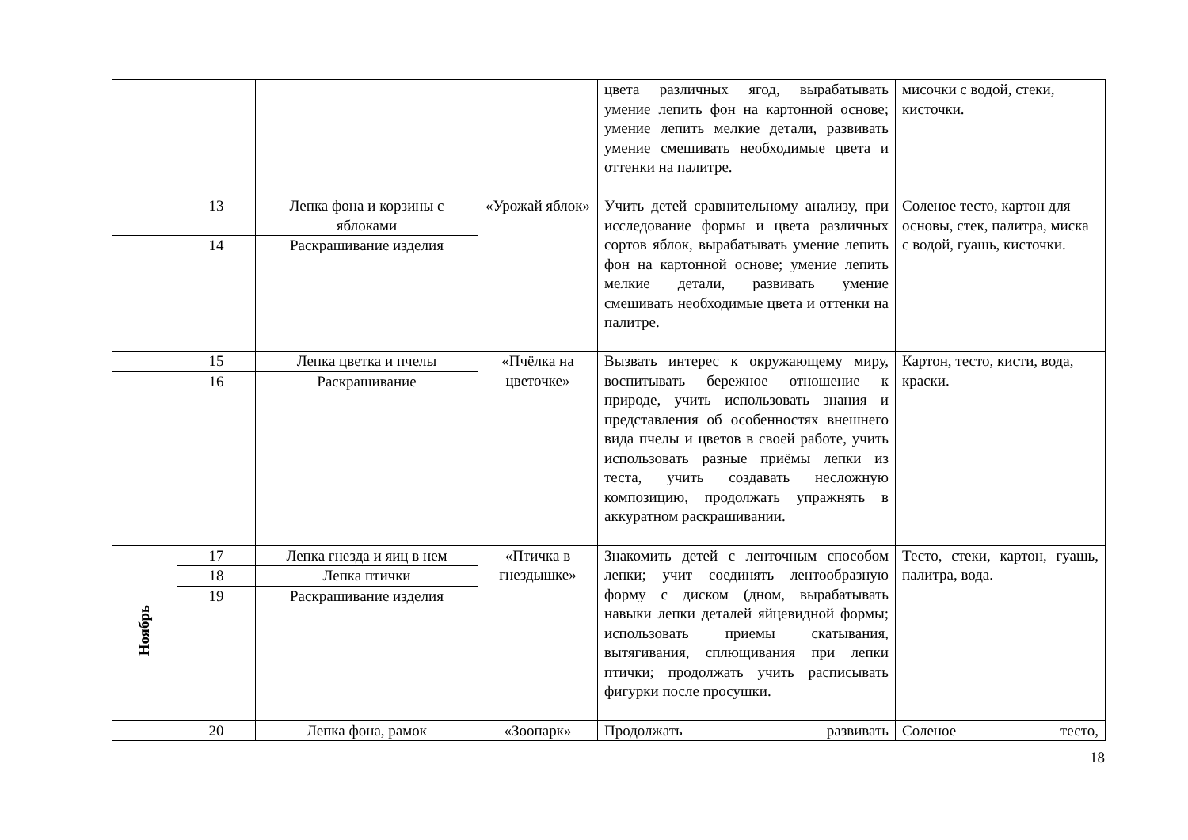| | | | | цвета различных ягод, вырабатывать умение лепить фон на картонной основе; умение лепить мелкие детали, развивать умение смешивать необходимые цвета и оттенки на палитре. | мисочки с водой, стеки, кисточки. |
| | 13 | Лепка фона и корзины с яблоками | «Урожай яблок» | Учить детей сравнительному анализу, при исследование формы и цвета различных сортов яблок, вырабатывать умение лепить фон на картонной основе; умение лепить мелкие детали, развивать умение смешивать необходимые цвета и оттенки на палитре. | Соленое тесто, картон для основы, стек, палитра, миска с водой, гуашь, кисточки. |
| | 14 | Раскрашивание изделия | | | |
| | 15 | Лепка цветка и пчелы | «Пчёлка на цветочке» | Вызвать интерес к окружающему миру, воспитывать бережное отношение к природе, учить использовать знания и представления об особенностях внешнего вида пчелы и цветов в своей работе, учить использовать разные приёмы лепки из теста, учить создавать несложную композицию, продолжать упражнять в аккуратном раскрашивании. | Картон, тесто, кисти, вода, краски. |
| | 16 | Раскрашивание | | | |
| Ноябрь | 17 | Лепка гнезда и яиц в нем | «Птичка в гнездышке» | Знакомить детей с ленточным способом лепки; учит соединять лентообразную форму с диском (дном, вырабатывать навыки лепки деталей яйцевидной формы; использовать приемы скатывания, вытягивания, сплющивания при лепки птички; продолжать учить расписывать фигурки после просушки. | Тесто, стеки, картон, гуашь, палитра, вода. |
| | 18 | Лепка птички | | | |
| | 19 | Раскрашивание изделия | | | |
| | 20 | Лепка фона, рамок | «Зоопарк» | Продолжать развивать | Соленое тесто, |
18